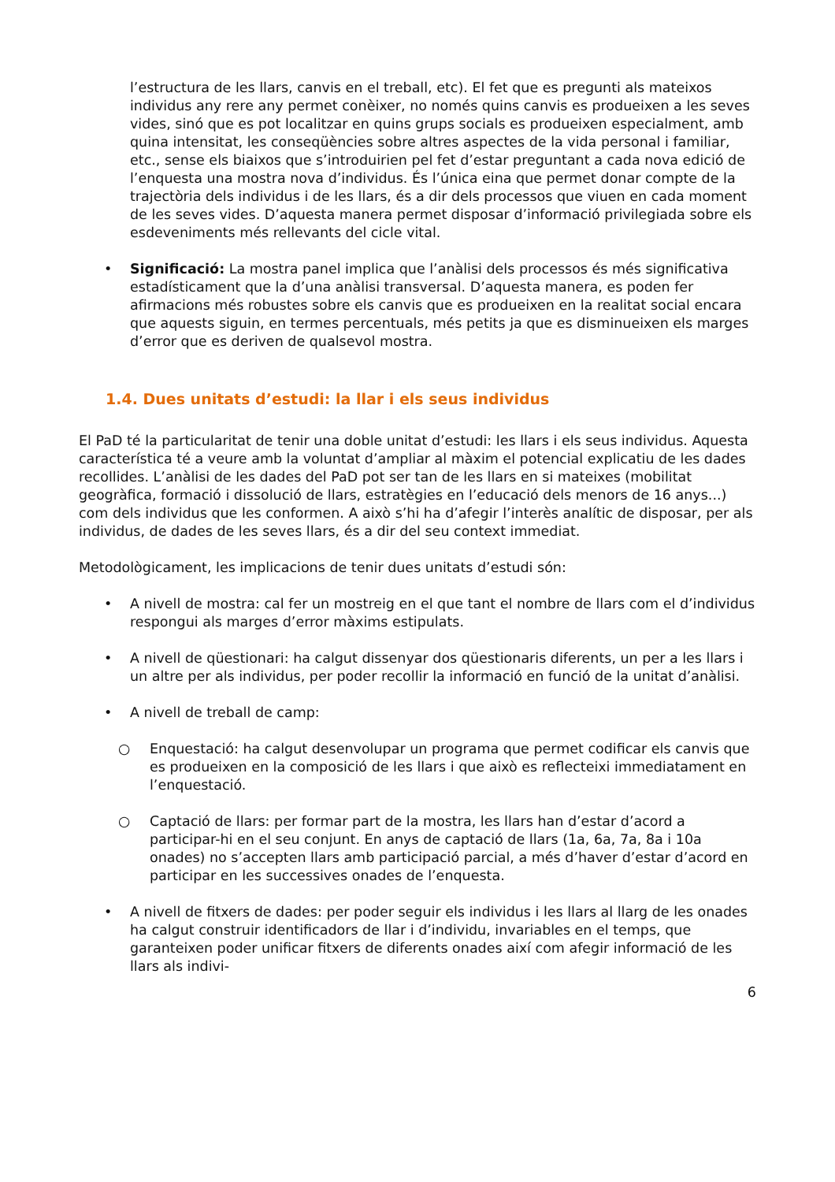l’estructura de les llars, canvis en el treball, etc). El fet que es pregunti als mateixos individus any rere any permet conèixer, no només quins canvis es produeixen a les seves vides, sinó que es pot localitzar en quins grups socials es produeixen especialment, amb quina intensitat, les conseqüències sobre altres aspectes de la vida personal i familiar, etc., sense els biaixos que s’introduirien pel fet d’estar preguntant a cada nova edició de l’enquesta una mostra nova d’individus. És l’única eina que permet donar compte de la trajectòria dels individus i de les llars, és a dir dels processos que viuen en cada moment de les seves vides. D’aquesta manera permet disposar d’informació privilegiada sobre els esdeveniments més rellevants del cicle vital.
• Significació: La mostra panel implica que l’anàlisi dels processos és més significativa estadísticament que la d’una anàlisi transversal. D’aquesta manera, es poden fer afirmacions més robustes sobre els canvis que es produeixen en la realitat social encara que aquests siguin, en termes percentuals, més petits ja que es disminueixen els marges d’error que es deriven de qualsevol mostra.
1.4. Dues unitats d’estudi: la llar i els seus individus
El PaD té la particularitat de tenir una doble unitat d’estudi: les llars i els seus individus. Aquesta característica té a veure amb la voluntat d’ampliar al màxim el potencial explicatiu de les dades recollides. L’anàlisi de les dades del PaD pot ser tan de les llars en si mateixes (mobilitat geogràfica, formació i dissolució de llars, estratègies en l’educació dels menors de 16 anys...) com dels individus que les conformen. A això s’hi ha d’afegir l’interès analític de disposar, per als individus, de dades de les seves llars, és a dir del seu context immediat.
Metodològicament, les implicacions de tenir dues unitats d’estudi són:
• A nivell de mostra: cal fer un mostreig en el que tant el nombre de llars com el d’individus respongui als marges d’error màxims estipulats.
• A nivell de qüestionari: ha calgut dissenyar dos qüestionaris diferents, un per a les llars i un altre per als individus, per poder recollir la informació en funció de la unitat d’anàlisi.
• A nivell de treball de camp:
○ Enquestació: ha calgut desenvolupar un programa que permet codificar els canvis que es produeixen en la composició de les llars i que això es reflecteixi immediatament en l’enquestació.
○ Captació de llars: per formar part de la mostra, les llars han d’estar d’acord a participar-hi en el seu conjunt. En anys de captació de llars (1a, 6a, 7a, 8a i 10a onades) no s’accepten llars amb participació parcial, a més d’haver d’estar d’acord en participar en les successives onades de l’enquesta.
• A nivell de fitxers de dades: per poder seguir els individus i les llars al llarg de les onades ha calgut construir identificadors de llar i d’individu, invariables en el temps, que garanteixen poder unificar fitxers de diferents onades així com afegir informació de les llars als indivi-
6